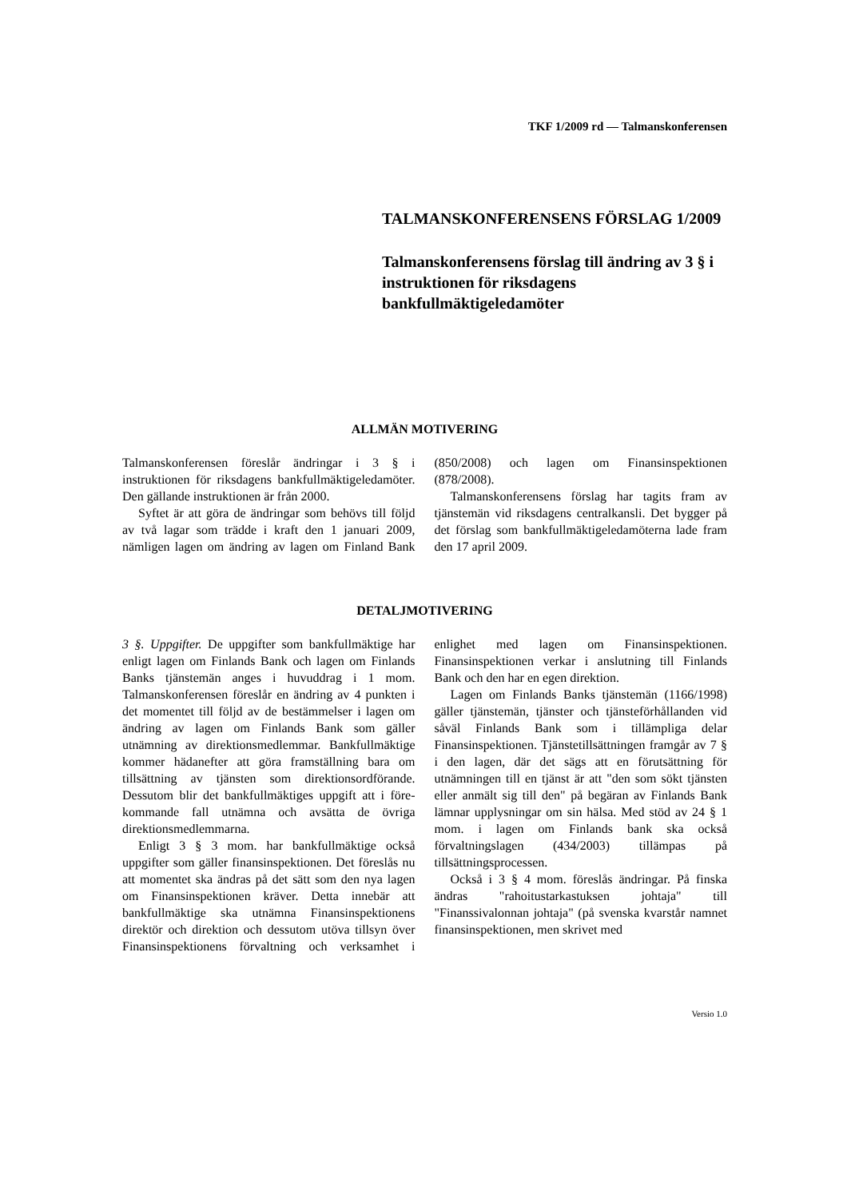TKF 1/2009 rd — Talmanskonferensen
TALMANSKONFERENSENS FÖRSLAG 1/2009
Talmanskonferensens förslag till ändring av 3 § i instruktionen för riksdagens bankfullmäktigeledamöter
ALLMÄN MOTIVERING
Talmanskonferensen föreslår ändringar i 3 § i instruktionen för riksdagens bankfullmäktigeledamöter. Den gällande instruktionen är från 2000.
Syftet är att göra de ändringar som behövs till följd av två lagar som trädde i kraft den 1 januari 2009, nämligen lagen om ändring av lagen om Finland Bank (850/2008) och lagen om Finansinspektionen (878/2008).
Talmanskonferensens förslag har tagits fram av tjänstemän vid riksdagens centralkansli. Det bygger på det förslag som bankfullmäktigeledamöterna lade fram den 17 april 2009.
DETALJMOTIVERING
3 §. Uppgifter. De uppgifter som bankfullmäktige har enligt lagen om Finlands Bank och lagen om Finlands Banks tjänstemän anges i huvuddrag i 1 mom. Talmanskonferensen föreslår en ändring av 4 punkten i det momentet till följd av de bestämmelser i lagen om ändring av lagen om Finlands Bank som gäller utnämning av direktionsmedlemmar. Bankfullmäktige kommer hädanefter att göra framställning bara om tillsättning av tjänsten som direktionsordförande. Dessutom blir det bankfullmäktiges uppgift att i före-kommande fall utnämna och avsätta de övriga direktionsmedlemmarna.
Enligt 3 § 3 mom. har bankfullmäktige också uppgifter som gäller finansinspektionen. Det föreslås nu att momentet ska ändras på det sätt som den nya lagen om Finansinspektionen kräver. Detta innebär att bankfullmäktige ska utnämna Finansinspektionens direktör och direktion och dessutom utöva tillsyn över Finansinspektionens förvaltning och verksamhet i enlighet med lagen om Finansinspektionen. Finansinspektionen verkar i anslutning till Finlands Bank och den har en egen direktion.
Lagen om Finlands Banks tjänstemän (1166/1998) gäller tjänstemän, tjänster och tjänsteförhållanden vid såväl Finlands Bank som i tillämpliga delar Finansinspektionen. Tjänstetillsättningen framgår av 7 § i den lagen, där det sägs att en förutsättning för utnämningen till en tjänst är att "den som sökt tjänsten eller anmält sig till den" på begäran av Finlands Bank lämnar upplysningar om sin hälsa. Med stöd av 24 § 1 mom. i lagen om Finlands bank ska också förvaltningslagen (434/2003) tillämpas på tillsättningsprocessen.
Också i 3 § 4 mom. föreslås ändringar. På finska ändras "rahoitustarkastuksen johtaja" till "Finanssivalonnan johtaja" (på svenska kvarstår namnet finansinspektionen, men skrivet med
Versio 1.0